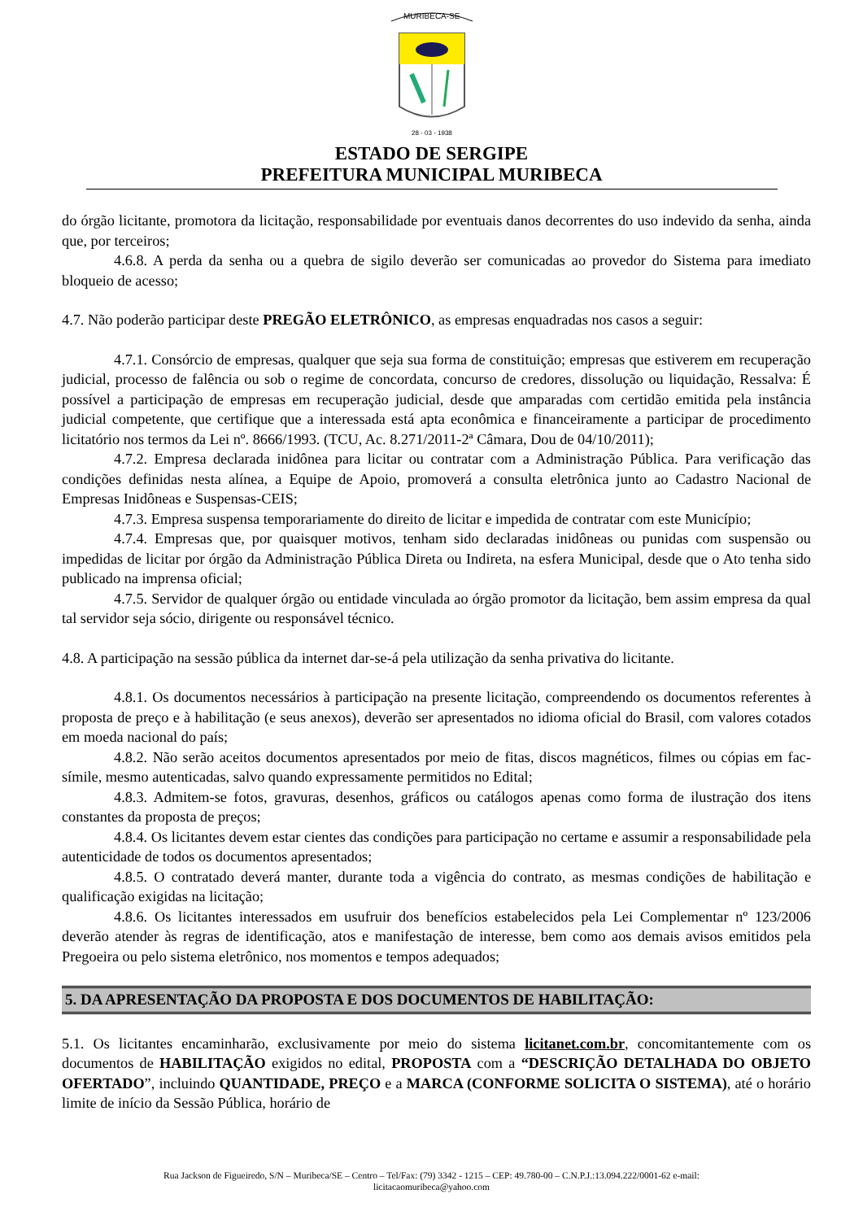MURIBECA-SE
28 - 03 - 1938
ESTADO DE SERGIPE
PREFEITURA MUNICIPAL MURIBECA
do órgão licitante, promotora da licitação, responsabilidade por eventuais danos decorrentes do uso indevido da senha, ainda que, por terceiros;
4.6.8. A perda da senha ou a quebra de sigilo deverão ser comunicadas ao provedor do Sistema para imediato bloqueio de acesso;
4.7. Não poderão participar deste PREGÃO ELETRÔNICO, as empresas enquadradas nos casos a seguir:
4.7.1. Consórcio de empresas, qualquer que seja sua forma de constituição; empresas que estiverem em recuperação judicial, processo de falência ou sob o regime de concordata, concurso de credores, dissolução ou liquidação, Ressalva: É possível a participação de empresas em recuperação judicial, desde que amparadas com certidão emitida pela instância judicial competente, que certifique que a interessada está apta econômica e financeiramente a participar de procedimento licitatório nos termos da Lei nº. 8666/1993. (TCU, Ac. 8.271/2011-2ª Câmara, Dou de 04/10/2011);
4.7.2. Empresa declarada inidônea para licitar ou contratar com a Administração Pública. Para verificação das condições definidas nesta alínea, a Equipe de Apoio, promoverá a consulta eletrônica junto ao Cadastro Nacional de Empresas Inidôneas e Suspensas-CEIS;
4.7.3. Empresa suspensa temporariamente do direito de licitar e impedida de contratar com este Município;
4.7.4. Empresas que, por quaisquer motivos, tenham sido declaradas inidôneas ou punidas com suspensão ou impedidas de licitar por órgão da Administração Pública Direta ou Indireta, na esfera Municipal, desde que o Ato tenha sido publicado na imprensa oficial;
4.7.5. Servidor de qualquer órgão ou entidade vinculada ao órgão promotor da licitação, bem assim empresa da qual tal servidor seja sócio, dirigente ou responsável técnico.
4.8. A participação na sessão pública da internet dar-se-á pela utilização da senha privativa do licitante.
4.8.1. Os documentos necessários à participação na presente licitação, compreendendo os documentos referentes à proposta de preço e à habilitação (e seus anexos), deverão ser apresentados no idioma oficial do Brasil, com valores cotados em moeda nacional do país;
4.8.2. Não serão aceitos documentos apresentados por meio de fitas, discos magnéticos, filmes ou cópias em fac-símile, mesmo autenticadas, salvo quando expressamente permitidos no Edital;
4.8.3. Admitem-se fotos, gravuras, desenhos, gráficos ou catálogos apenas como forma de ilustração dos itens constantes da proposta de preços;
4.8.4. Os licitantes devem estar cientes das condições para participação no certame e assumir a responsabilidade pela autenticidade de todos os documentos apresentados;
4.8.5. O contratado deverá manter, durante toda a vigência do contrato, as mesmas condições de habilitação e qualificação exigidas na licitação;
4.8.6. Os licitantes interessados em usufruir dos benefícios estabelecidos pela Lei Complementar nº 123/2006 deverão atender às regras de identificação, atos e manifestação de interesse, bem como aos demais avisos emitidos pela Pregoeira ou pelo sistema eletrônico, nos momentos e tempos adequados;
5. DA APRESENTAÇÃO DA PROPOSTA E DOS DOCUMENTOS DE HABILITAÇÃO:
5.1. Os licitantes encaminharão, exclusivamente por meio do sistema licitanet.com.br, concomitantemente com os documentos de HABILITAÇÃO exigidos no edital, PROPOSTA com a “DESCRIÇÃO DETALHADA DO OBJETO OFERTADO”, incluindo QUANTIDADE, PREÇO e a MARCA (CONFORME SOLICITA O SISTEMA), até o horário limite de início da Sessão Pública, horário de
Rua Jackson de Figueiredo, S/N – Muribeca/SE – Centro – Tel/Fax: (79) 3342 - 1215 – CEP: 49.780-00 – C.N.P.J.:13.094.222/0001-62 e-mail:
licitacaomuribeca@yahoo.com